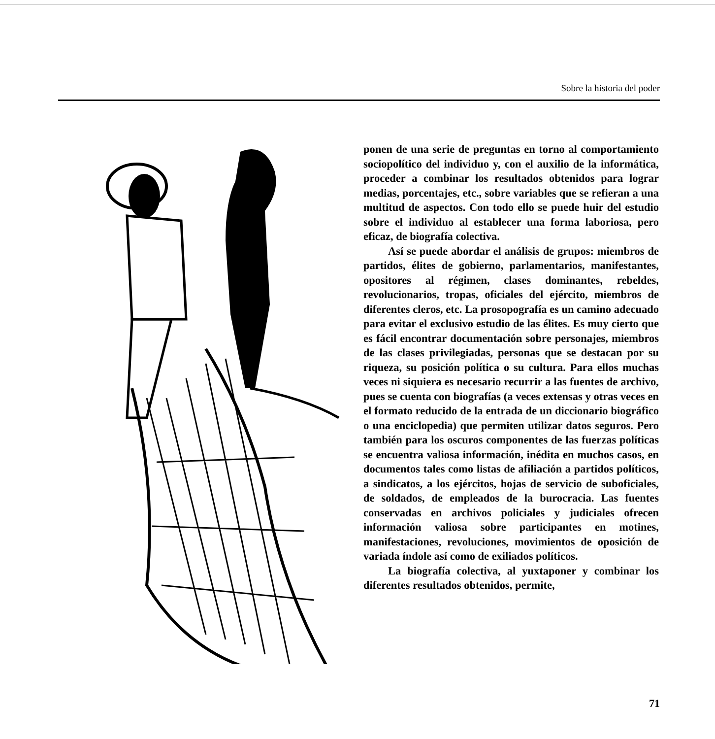Sobre la historia del poder
ponen de una serie de preguntas en torno al comportamiento sociopolítico del individuo y, con el auxilio de la informática, proceder a combinar los resultados obtenidos para lograr medias, porcentajes, etc., sobre variables que se refieran a una multitud de aspectos. Con todo ello se puede huir del estudio sobre el individuo al establecer una forma laboriosa, pero eficaz, de biografía colectiva.
Así se puede abordar el análisis de grupos: miembros de partidos, élites de gobierno, parlamentarios, manifestantes, opositores al régimen, clases dominantes, rebeldes, revolucionarios, tropas, oficiales del ejército, miembros de diferentes cleros, etc. La prosopografía es un camino adecuado para evitar el exclusivo estudio de las élites. Es muy cierto que es fácil encontrar documentación sobre personajes, miembros de las clases privilegiadas, personas que se destacan por su riqueza, su posición política o su cultura. Para ellos muchas veces ni siquiera es necesario recurrir a las fuentes de archivo, pues se cuenta con biografías (a veces extensas y otras veces en el formato reducido de la entrada de un diccionario biográfico o una enciclopedia) que permiten utilizar datos seguros. Pero también para los oscuros componentes de las fuerzas políticas se encuentra valiosa información, inédita en muchos casos, en documentos tales como listas de afiliación a partidos políticos, a sindicatos, a los ejércitos, hojas de servicio de suboficiales, de soldados, de empleados de la burocracia. Las fuentes conservadas en archivos policiales y judiciales ofrecen información valiosa sobre participantes en motines, manifestaciones, revoluciones, movimientos de oposición de variada índole así como de exiliados políticos.
La biografía colectiva, al yuxtaponer y combinar los diferentes resultados obtenidos, permite,
71